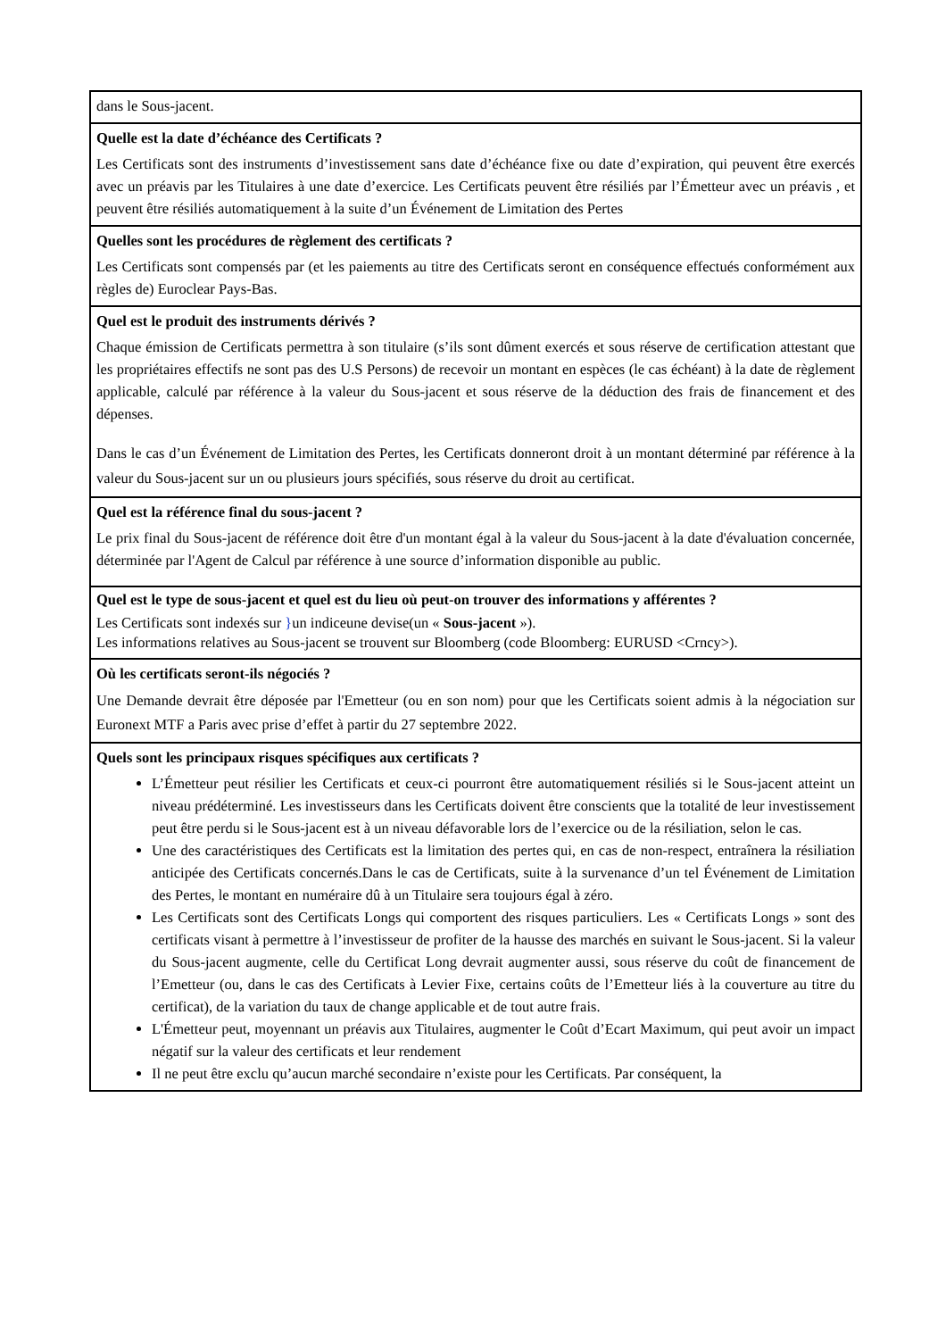| dans le Sous-jacent. |
| Quelle est la date d’échéance des Certificats ? Les Certificats sont des instruments d’investissement sans date d’échéance fixe ou date d’expiration, qui peuvent être exercés avec un préavis par les Titulaires à une date d’exercice. Les Certificats peuvent être résiliés par l’Émetteur avec un préavis , et peuvent être résiliés automatiquement à la suite d’un Événement de Limitation des Pertes |
| Quelles sont les procédures de règlement des certificats ? Les Certificats sont compensés par (et les paiements au titre des Certificats seront en conséquence effectués conformément aux règles de) Euroclear Pays-Bas. |
| Quel est le produit des instruments dérivés ? Chaque émission de Certificats permettra à son titulaire (s’ils sont dûment exercés et sous réserve de certification attestant que les propriétaires effectifs ne sont pas des U.S Persons) de recevoir un montant en espèces (le cas échéant) à la date de règlement applicable, calculé par référence à la valeur du Sous-jacent et sous réserve de la déduction des frais de financement et des dépenses. Dans le cas d’un Événement de Limitation des Pertes, les Certificats donneront droit à un montant déterminé par référence à la valeur du Sous-jacent sur un ou plusieurs jours spécifiés, sous réserve du droit au certificat. |
| Quel est la référence final du sous-jacent ? Le prix final du Sous-jacent de référence doit être d'un montant égal à la valeur du Sous-jacent à la date d'évaluation concernée, déterminée par l'Agent de Calcul par référence à une source d’information disponible au public. |
| Quel est le type de sous-jacent et quel est du lieu où peut-on trouver des informations y afférentes ? Les Certificats sont indexés sur } un indiceune devise(un « Sous-jacent »). Les informations relatives au Sous-jacent se trouvent sur Bloomberg (code Bloomberg: EURUSD <Crncy>). |
| Où les certificats seront-ils négociés ? Une Demande devrait être déposée par l'Emetteur (ou en son nom) pour que les Certificats soient admis à la négociation sur Euronext MTF a Paris avec prise d’effet à partir du 27 septembre 2022. |
| Quels sont les principaux risques spécifiques aux certificats ? L’Émetteur peut résilier les Certificats et ceux-ci pourront être automatiquement résiliés si le Sous-jacent atteint un niveau prédéterminé. Les investisseurs dans les Certificats doivent être conscients que la totalité de leur investissement peut être perdu si le Sous-jacent est à un niveau défavorable lors de l’exercice ou de la résiliation, selon le cas. Une des caractéristiques des Certificats est la limitation des pertes qui, en cas de non-respect, entraînera la résiliation anticipée des Certificats concernés.Dans le cas de Certificats, suite à la survenance d’un tel Événement de Limitation des Pertes, le montant en numéraire dû à un Titulaire sera toujours égal à zéro. Les Certificats sont des Certificats Longs qui comportent des risques particuliers. Les « Certificats Longs » sont des certificats visant à permettre à l’investisseur de profiter de la hausse des marchés en suivant le Sous-jacent. Si la valeur du Sous-jacent augmente, celle du Certificat Long devrait augmenter aussi, sous réserve du coût de financement de l’Emetteur (ou, dans le cas des Certificats à Levier Fixe, certains coûts de l’Emetteur liés à la couverture au titre du certificat), de la variation du taux de change applicable et de tout autre frais. L'Émetteur peut, moyennant un préavis aux Titulaires, augmenter le Coût d’Ecart Maximum, qui peut avoir un impact négatif sur la valeur des certificats et leur rendement Il ne peut être exclu qu’aucun marché secondaire n’existe pour les Certificats. Par conséquent, la |